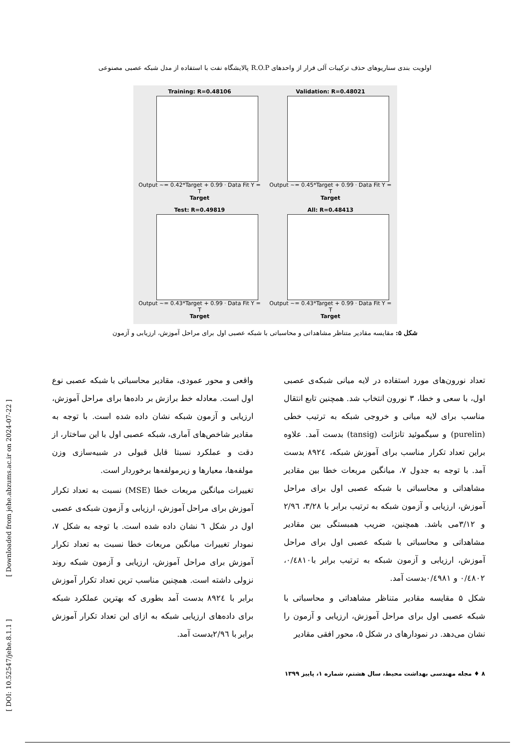اولویت بندی سناریوهای حذف ترکیبات آلی فرار از واحدهای R.O.P پالایشگاه نفت با استفاده از مدل شبکه عصبی مصنوعی
Training: R=0.48106
Output ~= 0.42*Target + 0.99 · Data Fit Y = T
Target
Validation: R=0.48021
Output ~= 0.45*Target + 0.99 · Data Fit Y = T
Target
Test: R=0.49819
Output ~= 0.43*Target + 0.99 · Data Fit Y = T
Target
All: R=0.48413
Output ~= 0.43*Target + 0.99 · Data Fit Y = T
Target
شکل ۵: مقایسه مقادیر متناظر مشاهداتی و محاسباتی با شبکه عصبی اول برای مراحل آموزش، ارزیابی و آزمون
تعداد نورون‌های مورد استفاده در لایه میانی شبکه‌ی عصبی اول، با سعی و خطا، ۳ نورون انتخاب شد. همچنین تابع انتقال مناسب برای لایه میانی و خروجی شبکه به ترتیب خطی (purelin) و سیگموئید تانژانت (tansig) بدست آمد. علاوه براین تعداد تکرار مناسب برای آموزش شبکه، ۸۹۲٤ بدست آمد. با توجه به جدول ۷، میانگین مربعات خطا بین مقادیر مشاهداتی و محاسباتی با شبکه عصبی اول برای مراحل آموزش، ارزیابی و آزمون شبکه به ترتیب برابر با ۳/۲۸، ۲/۹٦ و ۳/۱۲می باشد. همچنین، ضریب همبستگی بین مقادیر مشاهداتی و محاسباتی با شبکه عصبی اول برای مراحل آموزش، ارزیابی و آزمون شبکه به ترتیب برابر با۰/٤۸۱۰، ۰/٤۸۰۲ و ۰/٤۹۸۱بدست آمد.
شکل ۵ مقایسه مقادیر متناظر مشاهداتی و محاسباتی با شبکه عصبی اول برای مراحل آموزش، ارزیابی و آزمون را نشان می‌دهد. در نمودارهای در شکل ۵، محور افقی مقادیر
واقعی و محور عمودی، مقادیر محاسباتی با شبکه عصبی نوع اول است. معادله خط برازش بر داده‌ها برای مراحل آموزش، ارزیابی و آزمون شبکه نشان داده شده است. با توجه به مقادیر شاخص‌های آماری، شبکه عصبی اول با این ساختار، از دقت و عملکرد نسبتا قابل قبولی در شبیه‌سازی وزن مولفه‌ها، معیارها و زیرمولفه‌ها برخوردار است.
تغییرات میانگین مربعات خطا (MSE) نسبت به تعداد تکرار آموزش برای مراحل آموزش، ارزیابی و آزمون شبکه‌ی عصبی اول در شکل ٦ نشان داده شده است. با توجه به شکل ۷، نمودار تغییرات میانگین مربعات خطا نسبت به تعداد تکرار آموزش برای مراحل آموزش، ارزیابی و آزمون شبکه روند نزولی داشته است. همچنین مناسب ترین تعداد تکرار آموزش برابر با ۸۹۲٤ بدست آمد بطوری که بهترین عملکرد شبکه برای داده‌های ارزیابی شبکه به ازای این تعداد تکرار آموزش برابر با ۲/۹٦بدست آمد.
۸ ♦ مجله مهندسی بهداشت محیط، سال هشتم، شماره ۱، پاییز ۱۳۹۹
[ Downloaded from jehe.abzums.ac.ir on 2024-07-22 ]
[ DOI: 10.52547/jehe.8.1.1 ]